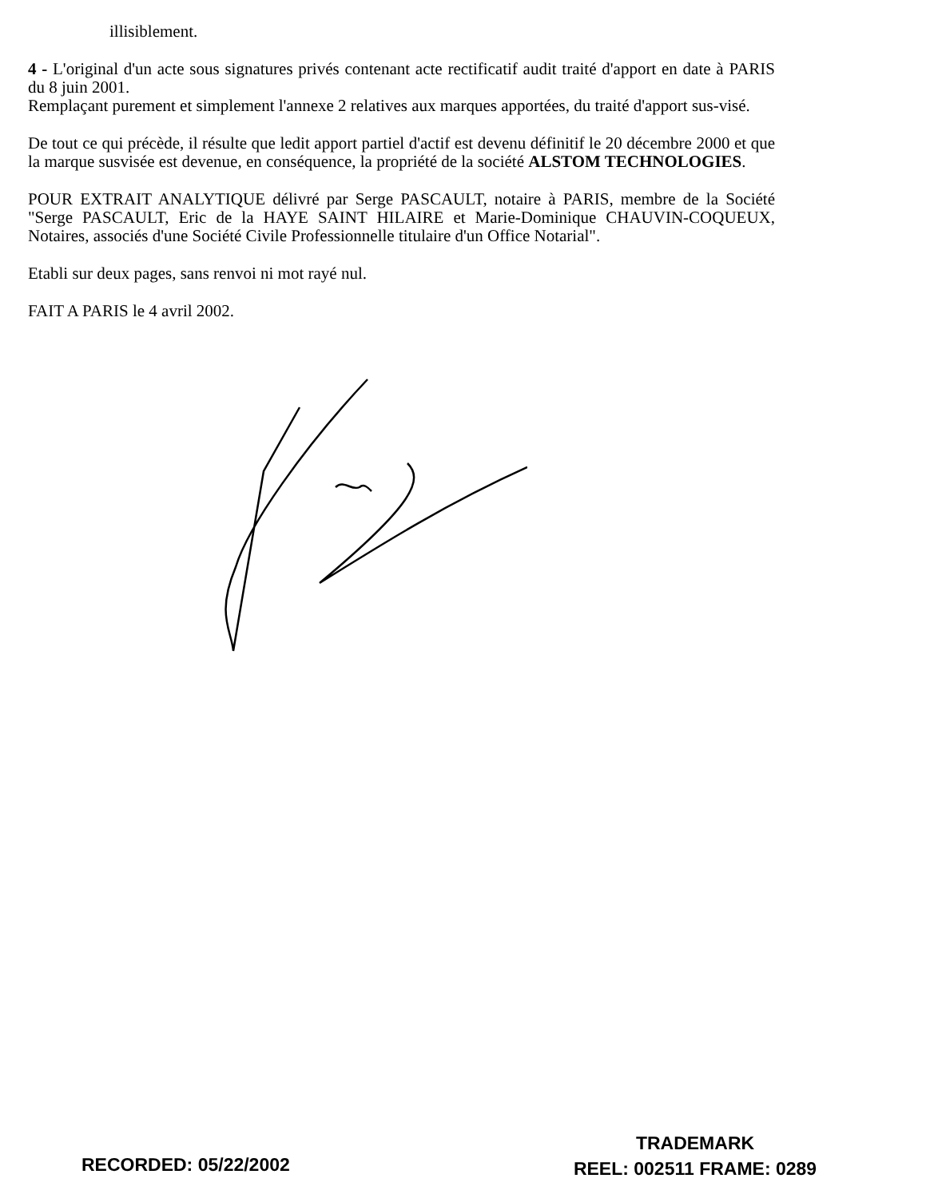illisiblement.
4 - L'original d'un acte sous signatures privés contenant acte rectificatif audit traité d'apport en date à PARIS du 8 juin 2001.
Remplaçant purement et simplement l'annexe 2 relatives aux marques apportées, du traité d'apport sus-visé.
De tout ce qui précède, il résulte que ledit apport partiel d'actif est devenu définitif le 20 décembre 2000 et que la marque susvisée est devenue, en conséquence, la propriété de la société ALSTOM TECHNOLOGIES.
POUR EXTRAIT ANALYTIQUE délivré par Serge PASCAULT, notaire à PARIS, membre de la Société "Serge PASCAULT, Eric de la HAYE SAINT HILAIRE et Marie-Dominique CHAUVIN-COQUEUX, Notaires, associés d'une Société Civile Professionnelle titulaire d'un Office Notarial".
Etabli sur deux pages, sans renvoi ni mot rayé nul.
FAIT A PARIS le 4 avril 2002.
RECORDED: 05/22/2002
TRADEMARK
REEL: 002511 FRAME: 0289